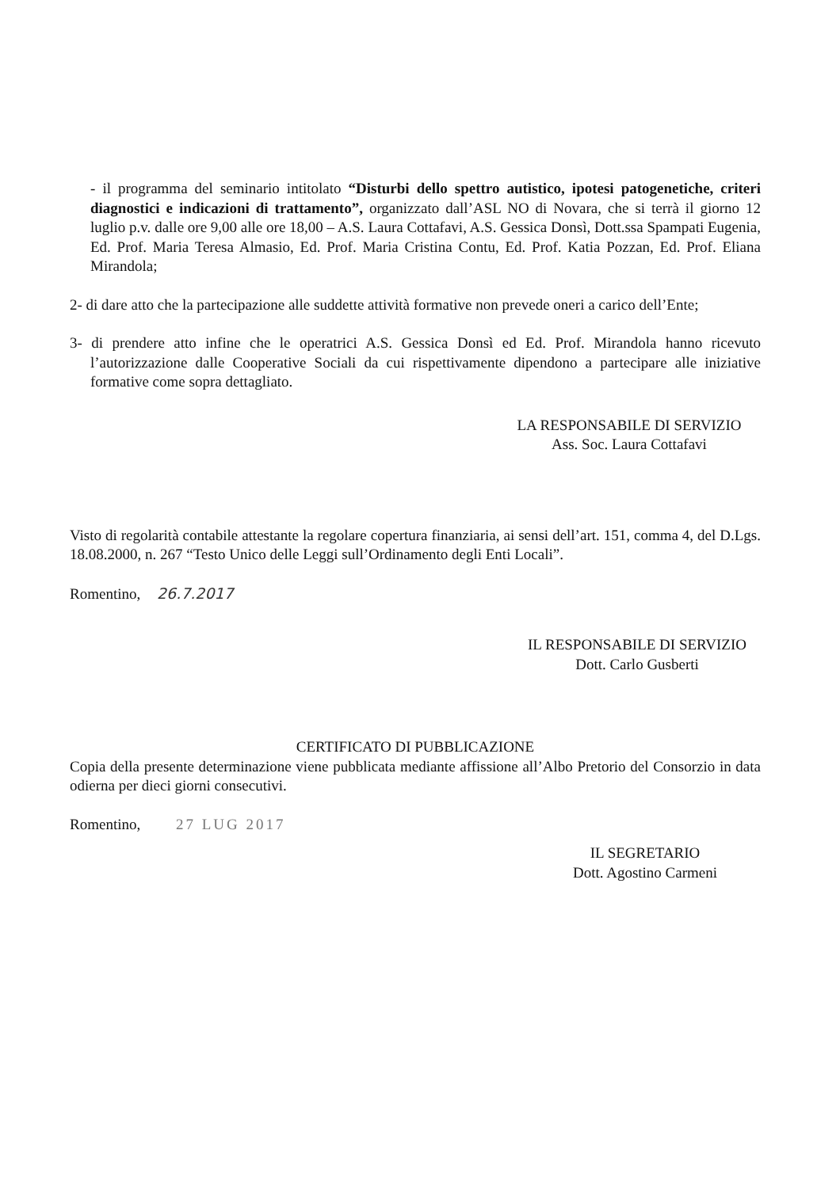- il programma del seminario intitolato “Disturbi dello spettro autistico, ipotesi patogenetiche, criteri diagnostici e indicazioni di trattamento”, organizzato dall’ASL NO di Novara, che si terrà il giorno 12 luglio p.v. dalle ore 9,00 alle ore 18,00 – A.S. Laura Cottafavi, A.S. Gessica Donsì, Dott.ssa Spampati Eugenia, Ed. Prof. Maria Teresa Almasio, Ed. Prof. Maria Cristina Contu, Ed. Prof. Katia Pozzan, Ed. Prof. Eliana Mirandola;
2- di dare atto che la partecipazione alle suddette attività formative non prevede oneri a carico dell’Ente;
3- di prendere atto infine che le operatrici A.S. Gessica Donsì ed Ed. Prof. Mirandola hanno ricevuto l’autorizzazione dalle Cooperative Sociali da cui rispettivamente dipendono a partecipare alle iniziative formative come sopra dettagliato.
LA RESPONSABILE DI SERVIZIO
Ass. Soc. Laura Cottafavi
Visto di regolarità contabile attestante la regolare copertura finanziaria, ai sensi dell’art. 151, comma 4, del D.Lgs. 18.08.2000, n. 267 “Testo Unico delle Leggi sull’Ordinamento degli Enti Locali”.
Romentino, 26.7.2017
IL RESPONSABILE DI SERVIZIO
Dott. Carlo Gusberti
CERTIFICATO DI PUBBLICAZIONE
Copia della presente determinazione viene pubblicata mediante affissione all’Albo Pretorio del Consorzio in data odierna per dieci giorni consecutivi.
Romentino, 27 LUG 2017
IL SEGRETARIO
Dott. Agostino Carmeni